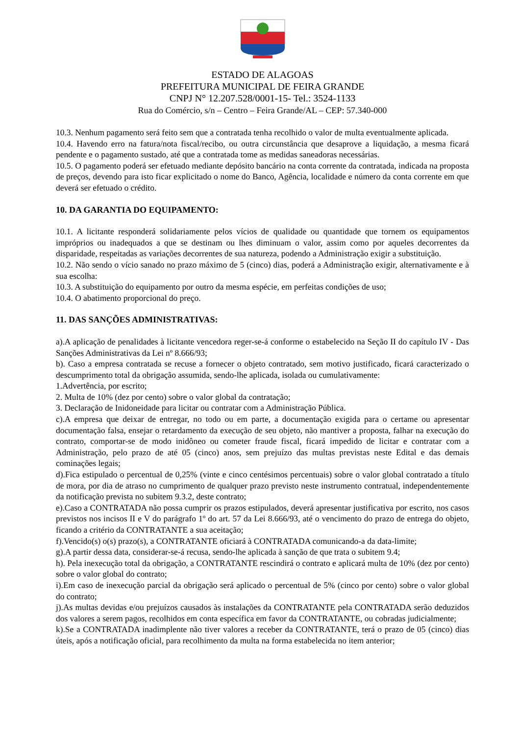ESTADO DE ALAGOAS
PREFEITURA MUNICIPAL DE FEIRA GRANDE
CNPJ N° 12.207.528/0001-15- Tel.: 3524-1133
Rua do Comércio, s/n – Centro – Feira Grande/AL – CEP: 57.340-000
10.3. Nenhum pagamento será feito sem que a contratada tenha recolhido o valor de multa eventualmente aplicada.
10.4. Havendo erro na fatura/nota fiscal/recibo, ou outra circunstância que desaprove a liquidação, a mesma ficará pendente e o pagamento sustado, até que a contratada tome as medidas saneadoras necessárias.
10.5. O pagamento poderá ser efetuado mediante depósito bancário na conta corrente da contratada, indicada na proposta de preços, devendo para isto ficar explicitado o nome do Banco, Agência, localidade e número da conta corrente em que deverá ser efetuado o crédito.
10. DA GARANTIA DO EQUIPAMENTO:
10.1. A licitante responderá solidariamente pelos vícios de qualidade ou quantidade que tornem os equipamentos impróprios ou inadequados a que se destinam ou lhes diminuam o valor, assim como por aqueles decorrentes da disparidade, respeitadas as variações decorrentes de sua natureza, podendo a Administração exigir a substituição.
10.2. Não sendo o vício sanado no prazo máximo de 5 (cinco) dias, poderá a Administração exigir, alternativamente e à sua escolha:
10.3. A substituição do equipamento por outro da mesma espécie, em perfeitas condições de uso;
10.4. O abatimento proporcional do preço.
11. DAS SANÇÕES ADMINISTRATIVAS:
a).A aplicação de penalidades à licitante vencedora reger-se-á conforme o estabelecido na Seção II do capítulo IV - Das Sanções Administrativas da Lei nº 8.666/93;
b). Caso a empresa contratada se recuse a fornecer o objeto contratado, sem motivo justificado, ficará caracterizado o descumprimento total da obrigação assumida, sendo-lhe aplicada, isolada ou cumulativamente:
1.Advertência, por escrito;
2. Multa de 10% (dez por cento) sobre o valor global da contratação;
3. Declaração de Inidoneidade para licitar ou contratar com a Administração Pública.
c).A empresa que deixar de entregar, no todo ou em parte, a documentação exigida para o certame ou apresentar documentação falsa, ensejar o retardamento da execução de seu objeto, não mantiver a proposta, falhar na execução do contrato, comportar-se de modo inidôneo ou cometer fraude fiscal, ficará impedido de licitar e contratar com a Administração, pelo prazo de até 05 (cinco) anos, sem prejuízo das multas previstas neste Edital e das demais cominações legais;
d).Fica estipulado o percentual de 0,25% (vinte e cinco centésimos percentuais) sobre o valor global contratado a título de mora, por dia de atraso no cumprimento de qualquer prazo previsto neste instrumento contratual, independentemente da notificação prevista no subitem 9.3.2, deste contrato;
e).Caso a CONTRATADA não possa cumprir os prazos estipulados, deverá apresentar justificativa por escrito, nos casos previstos nos incisos II e V do parágrafo 1º do art. 57 da Lei 8.666/93, até o vencimento do prazo de entrega do objeto, ficando a critério da CONTRATANTE a sua aceitação;
f).Vencido(s) o(s) prazo(s), a CONTRATANTE oficiará à CONTRATADA comunicando-a da data-limite;
g).A partir dessa data, considerar-se-á recusa, sendo-lhe aplicada à sanção de que trata o subitem 9.4;
h). Pela inexecução total da obrigação, a CONTRATANTE rescindirá o contrato e aplicará multa de 10% (dez por cento) sobre o valor global do contrato;
i).Em caso de inexecução parcial da obrigação será aplicado o percentual de 5% (cinco por cento) sobre o valor global do contrato;
j).As multas devidas e/ou prejuízos causados às instalações da CONTRATANTE pela CONTRATADA serão deduzidos dos valores a serem pagos, recolhidos em conta específica em favor da CONTRATANTE, ou cobradas judicialmente;
k).Se a CONTRATADA inadimplente não tiver valores a receber da CONTRATANTE, terá o prazo de 05 (cinco) dias úteis, após a notificação oficial, para recolhimento da multa na forma estabelecida no item anterior;